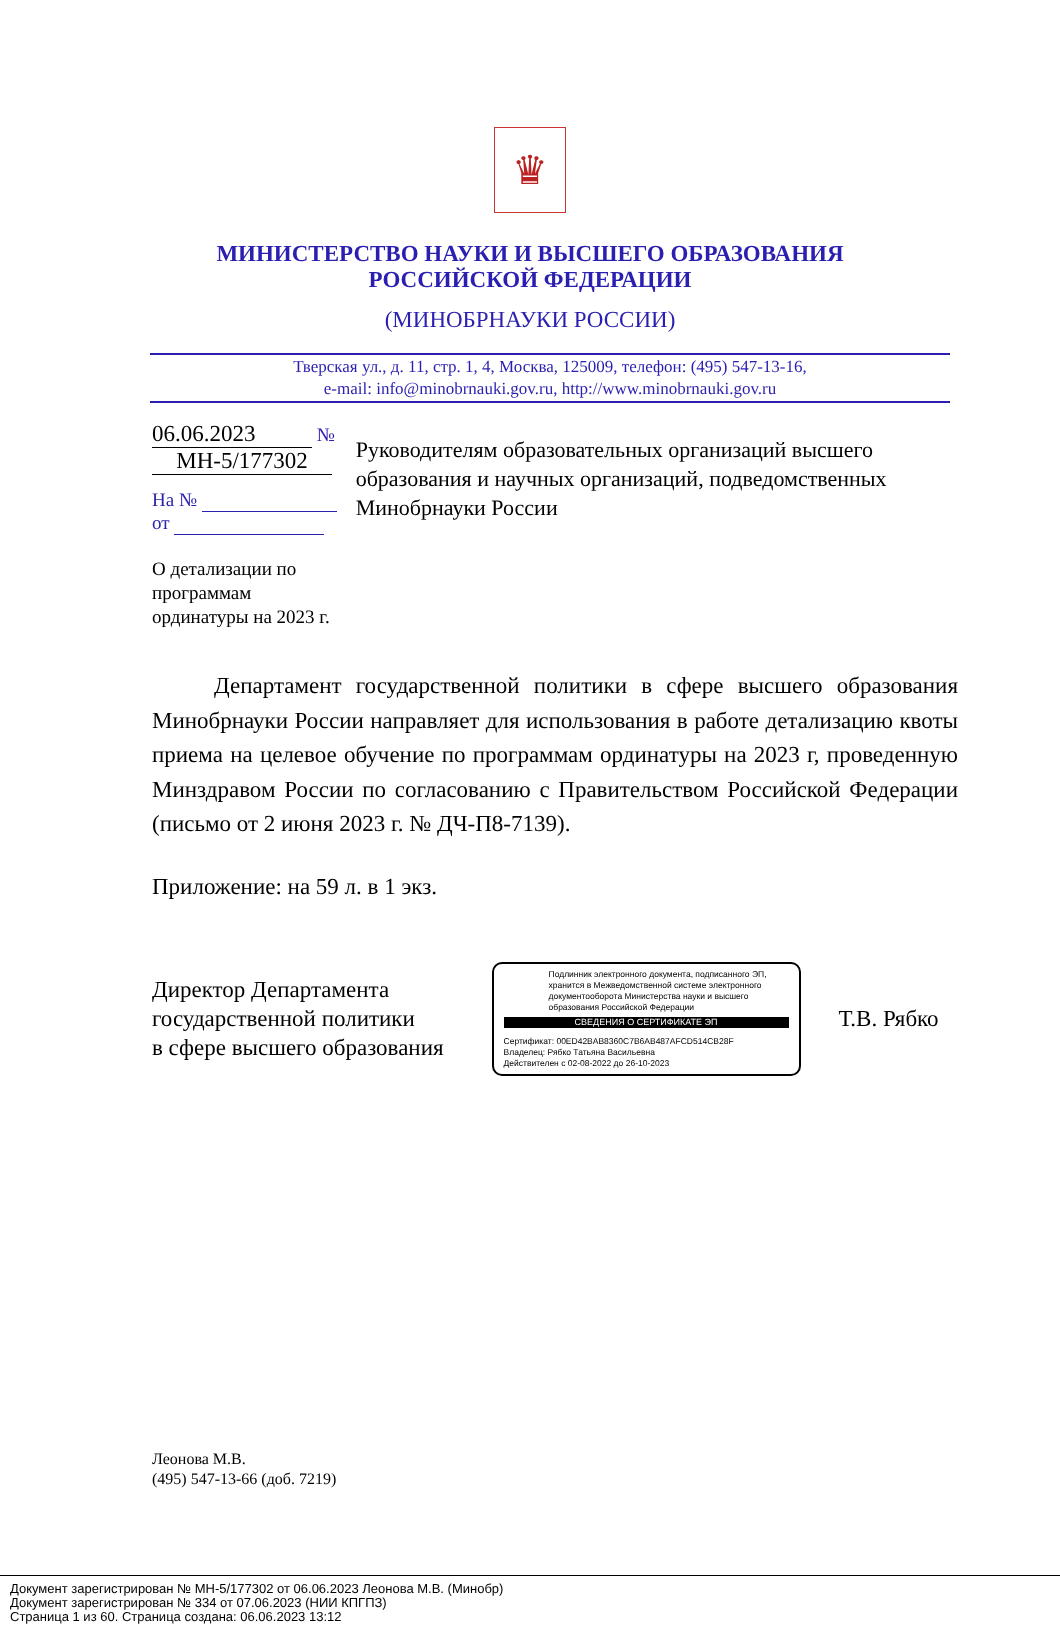♛
МИНИСТЕРСТВО НАУКИ И ВЫСШЕГО ОБРАЗОВАНИЯ
РОССИЙСКОЙ ФЕДЕРАЦИИ
(МИНОБРНАУКИ РОССИИ)
Тверская ул., д. 11, стр. 1, 4, Москва, 125009, телефон: (495) 547-13-16,
e-mail: info@minobrnauki.gov.ru, http://www.minobrnauki.gov.ru
06.06.2023 № МН-5/177302
На № от
О детализации по программам
ординатуры на 2023 г.
Руководителям образовательных организаций высшего образования и научных организаций, подведомственных Минобрнауки России
Департамент государственной политики в сфере высшего образования Минобрнауки России направляет для использования в работе детализацию квоты приема на целевое обучение по программам ординатуры на 2023 г, проведенную Минздравом России по согласованию с Правительством Российской Федерации (письмо от 2 июня 2023 г. № ДЧ-П8-7139).
Приложение: на 59 л. в 1 экз.
Директор Департамента
государственной политики
в сфере высшего образования
Подлинник электронного документа, подписанного ЭП, хранится в Межведомственной системе электронного документооборота Министерства науки и высшего образования Российской Федерации
СВЕДЕНИЯ О СЕРТИФИКАТЕ ЭП
Сертификат: 00ED42BAB8360C7B6AB487AFCD514CB28F
Владелец: Рябко Татьяна Васильевна
Действителен с 02-08-2022 до 26-10-2023
Т.В. Рябко
Леонова М.В.
(495) 547-13-66 (доб. 7219)
Документ зарегистрирован № МН-5/177302 от 06.06.2023 Леонова М.В. (Минобр)
Документ зарегистрирован № 334 от 07.06.2023 (НИИ КПГПЗ)
Страница 1 из 60. Страница создана: 06.06.2023 13:12